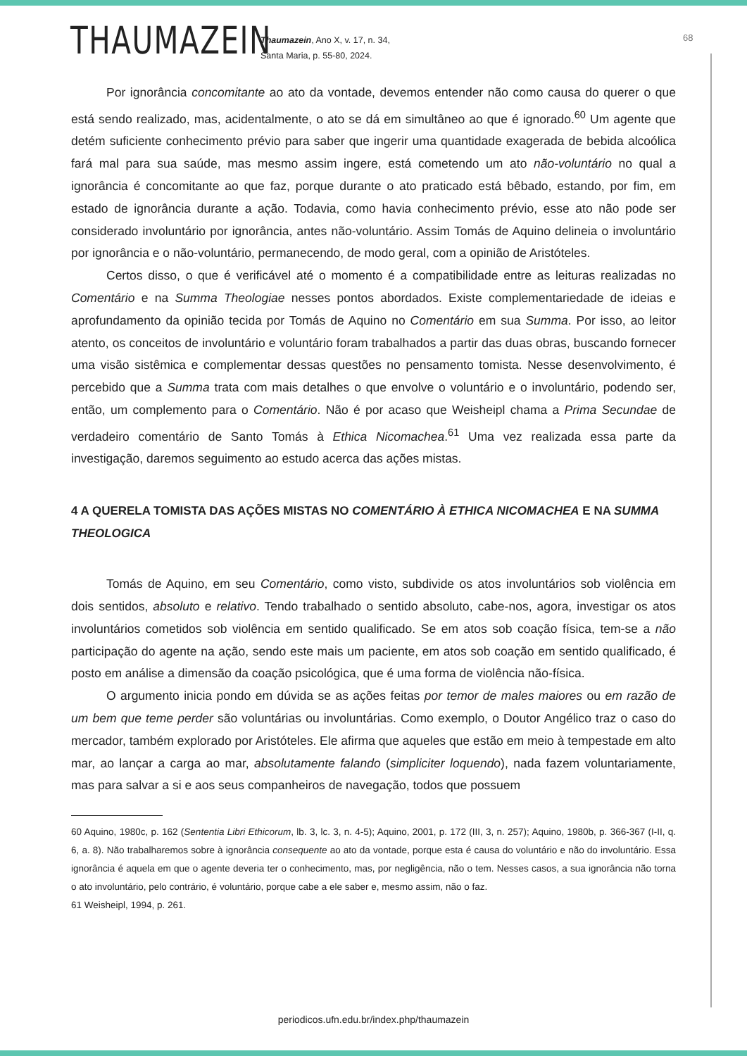THAUMAZEIN
Thaumazein, Ano X, v. 17, n. 34,
Santa Maria, p. 55-80, 2024.
68
Por ignorância concomitante ao ato da vontade, devemos entender não como causa do querer o que está sendo realizado, mas, acidentalmente, o ato se dá em simultâneo ao que é ignorado.<sup>60</sup> Um agente que detém suficiente conhecimento prévio para saber que ingerir uma quantidade exagerada de bebida alcoólica fará mal para sua saúde, mas mesmo assim ingere, está cometendo um ato não-voluntário no qual a ignorância é concomitante ao que faz, porque durante o ato praticado está bêbado, estando, por fim, em estado de ignorância durante a ação. Todavia, como havia conhecimento prévio, esse ato não pode ser considerado involuntário por ignorância, antes não-voluntário. Assim Tomás de Aquino delineia o involuntário por ignorância e o não-voluntário, permanecendo, de modo geral, com a opinião de Aristóteles.
Certos disso, o que é verificável até o momento é a compatibilidade entre as leituras realizadas no Comentário e na Summa Theologiae nesses pontos abordados. Existe complementariedade de ideias e aprofundamento da opinião tecida por Tomás de Aquino no Comentário em sua Summa. Por isso, ao leitor atento, os conceitos de involuntário e voluntário foram trabalhados a partir das duas obras, buscando fornecer uma visão sistêmica e complementar dessas questões no pensamento tomista. Nesse desenvolvimento, é percebido que a Summa trata com mais detalhes o que envolve o voluntário e o involuntário, podendo ser, então, um complemento para o Comentário. Não é por acaso que Weisheipl chama a Prima Secundae de verdadeiro comentário de Santo Tomás à Ethica Nicomachea.<sup>61</sup> Uma vez realizada essa parte da investigação, daremos seguimento ao estudo acerca das ações mistas.
4 A QUERELA TOMISTA DAS AÇÕES MISTAS NO COMENTÁRIO À ETHICA NICOMACHEA E NA SUMMA THEOLOGICA
Tomás de Aquino, em seu Comentário, como visto, subdivide os atos involuntários sob violência em dois sentidos, absoluto e relativo. Tendo trabalhado o sentido absoluto, cabe-nos, agora, investigar os atos involuntários cometidos sob violência em sentido qualificado. Se em atos sob coação física, tem-se a não participação do agente na ação, sendo este mais um paciente, em atos sob coação em sentido qualificado, é posto em análise a dimensão da coação psicológica, que é uma forma de violência não-física.
O argumento inicia pondo em dúvida se as ações feitas por temor de males maiores ou em razão de um bem que teme perder são voluntárias ou involuntárias. Como exemplo, o Doutor Angélico traz o caso do mercador, também explorado por Aristóteles. Ele afirma que aqueles que estão em meio à tempestade em alto mar, ao lançar a carga ao mar, absolutamente falando (simpliciter loquendo), nada fazem voluntariamente, mas para salvar a si e aos seus companheiros de navegação, todos que possuem
60 Aquino, 1980c, p. 162 (Sententia Libri Ethicorum, lb. 3, lc. 3, n. 4-5); Aquino, 2001, p. 172 (III, 3, n. 257); Aquino, 1980b, p. 366-367 (I-II, q. 6, a. 8). Não trabalharemos sobre à ignorância consequente ao ato da vontade, porque esta é causa do voluntário e não do involuntário. Essa ignorância é aquela em que o agente deveria ter o conhecimento, mas, por negligência, não o tem. Nesses casos, a sua ignorância não torna o ato involuntário, pelo contrário, é voluntário, porque cabe a ele saber e, mesmo assim, não o faz.
61 Weisheipl, 1994, p. 261.
periodicos.ufn.edu.br/index.php/thaumazein